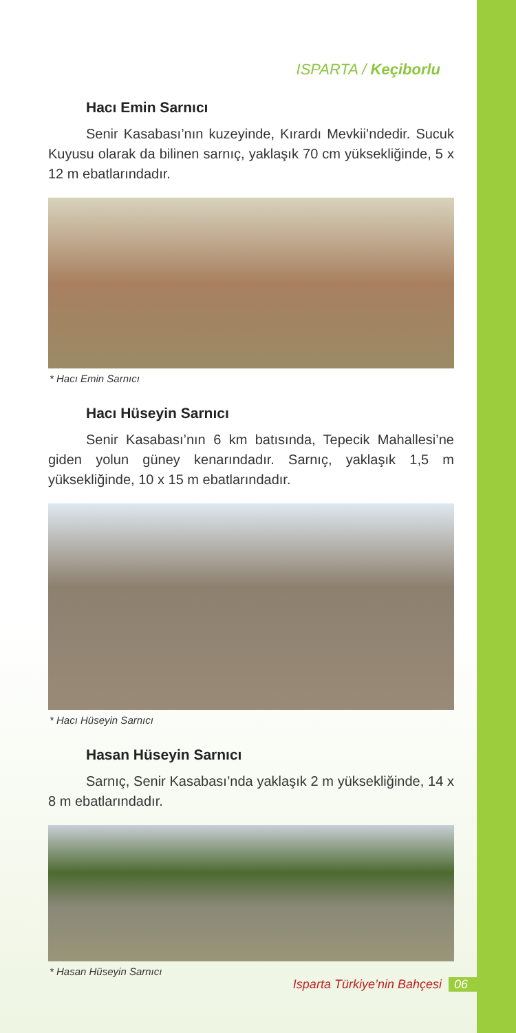ISPARTA / Keçiborlu
Hacı Emin Sarnıcı
Senir Kasabası’nın kuzeyinde, Kırardı Mevkii’ndedir. Sucuk Kuyusu olarak da bilinen sarnıç, yaklaşık 70 cm yüksekliğinde, 5 x 12 m ebatlarındadır.
* Hacı Emin Sarnıcı
Hacı Hüseyin Sarnıcı
Senir Kasabası’nın 6 km batısında, Tepecik Mahallesi’ne giden yolun güney kenarındadır. Sarnıç, yaklaşık 1,5 m yüksekliğinde, 10 x 15 m ebatlarındadır.
* Hacı Hüseyin Sarnıcı
Hasan Hüseyin Sarnıcı
Sarnıç, Senir Kasabası’nda yaklaşık 2 m yüksekliğinde, 14 x 8 m ebatlarındadır.
* Hasan Hüseyin Sarnıcı
Isparta Türkiye’nin Bahçesi 06